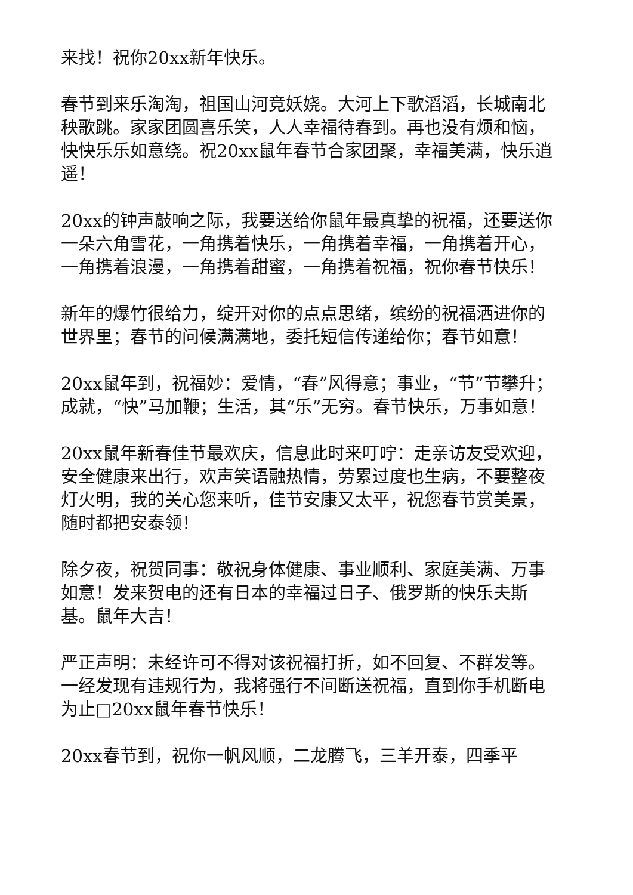来找！祝你20xx新年快乐。
春节到来乐淘淘，祖国山河竞妖娆。大河上下歌滔滔，长城南北秧歌跳。家家团圆喜乐笑，人人幸福待春到。再也没有烦和恼，快快乐乐如意绕。祝20xx鼠年春节合家团聚，幸福美满，快乐逍遥！
20xx的钟声敲响之际，我要送给你鼠年最真挚的祝福，还要送你一朵六角雪花，一角携着快乐，一角携着幸福，一角携着开心，一角携着浪漫，一角携着甜蜜，一角携着祝福，祝你春节快乐！
新年的爆竹很给力，绽开对你的点点思绪，缤纷的祝福洒进你的世界里；春节的问候满满地，委托短信传递给你；春节如意！
20xx鼠年到，祝福妙：爱情，“春”风得意；事业，“节”节攀升；成就，“快”马加鞭；生活，其“乐”无穷。春节快乐，万事如意！
20xx鼠年新春佳节最欢庆，信息此时来叮咛：走亲访友受欢迎，安全健康来出行，欢声笑语融热情，劳累过度也生病，不要整夜灯火明，我的关心您来听，佳节安康又太平，祝您春节赏美景，随时都把安泰领！
除夕夜，祝贺同事：敬祝身体健康、事业顺利、家庭美满、万事如意！发来贺电的还有日本的幸福过日子、俄罗斯的快乐夫斯基。鼠年大吉！
严正声明：未经许可不得对该祝福打折，如不回复、不群发等。一经发现有违规行为，我将强行不间断送祝福，直到你手机断电为止□20xx鼠年春节快乐！
20xx春节到，祝你一帆风顺，二龙腾飞，三羊开泰，四季平